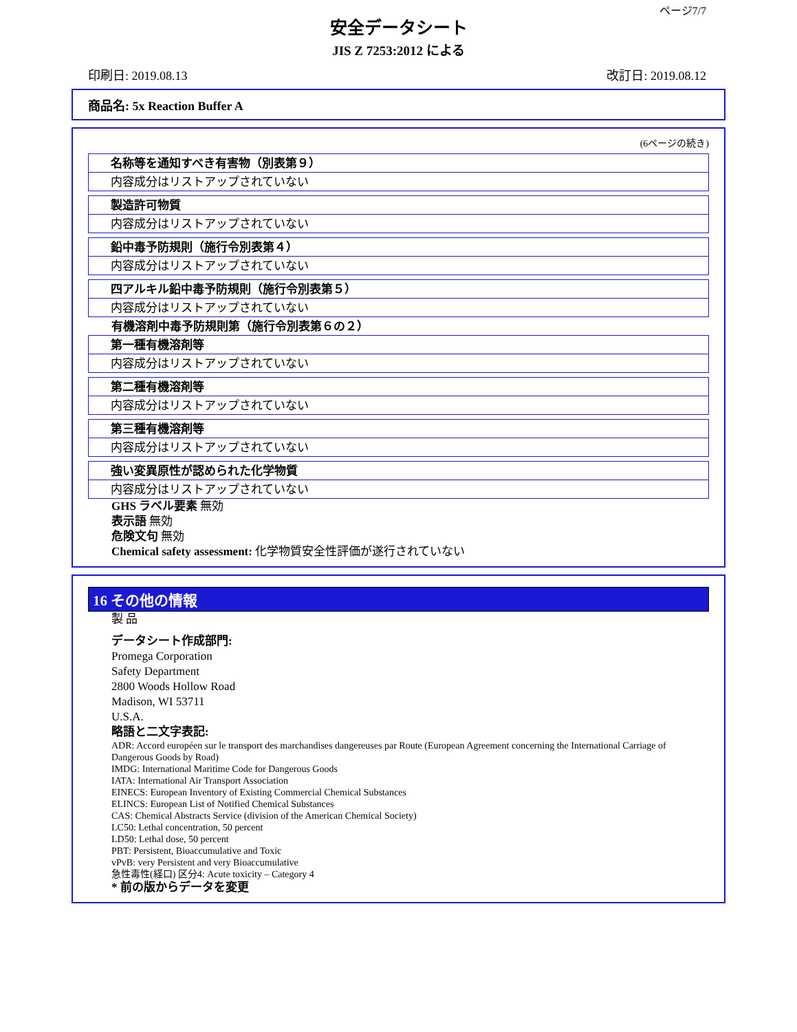ページ7/7
安全データシート
JIS Z 7253:2012 による
印刷日: 2019.08.13 改訂日: 2019.08.12
商品名: 5x Reaction Buffer A
(6ページの続き)
名称等を通知すべき有害物（別表第９）
内容成分はリストアップされていない
製造許可物質
内容成分はリストアップされていない
鉛中毒予防規則（施行令別表第４）
内容成分はリストアップされていない
四アルキル鉛中毒予防規則（施行令別表第５）
内容成分はリストアップされていない
有機溶剤中毒予防規則第（施行令別表第６の２）
第一種有機溶剤等
内容成分はリストアップされていない
第二種有機溶剤等
内容成分はリストアップされていない
第三種有機溶剤等
内容成分はリストアップされていない
強い変異原性が認められた化学物質
内容成分はリストアップされていない
GHS ラベル要素 無効
表示語 無効
危険文句 無効
Chemical safety assessment: 化学物質安全性評価が遂行されていない
16 その他の情報
製 品
データシート作成部門:
Promega Corporation
Safety Department
2800 Woods Hollow Road
Madison, WI 53711
U.S.A.
略語と二文字表記:
ADR: Accord européen sur le transport des marchandises dangereuses par Route (European Agreement concerning the International Carriage of Dangerous Goods by Road)
IMDG: International Maritime Code for Dangerous Goods
IATA: International Air Transport Association
EINECS: European Inventory of Existing Commercial Chemical Substances
ELINCS: European List of Notified Chemical Substances
CAS: Chemical Abstracts Service (division of the American Chemical Society)
LC50: Lethal concentration, 50 percent
LD50: Lethal dose, 50 percent
PBT: Persistent, Bioaccumulative and Toxic
vPvB: very Persistent and very Bioaccumulative
急性毒性(経口) 区分4: Acute toxicity – Category 4
* 前の版からデータを変更